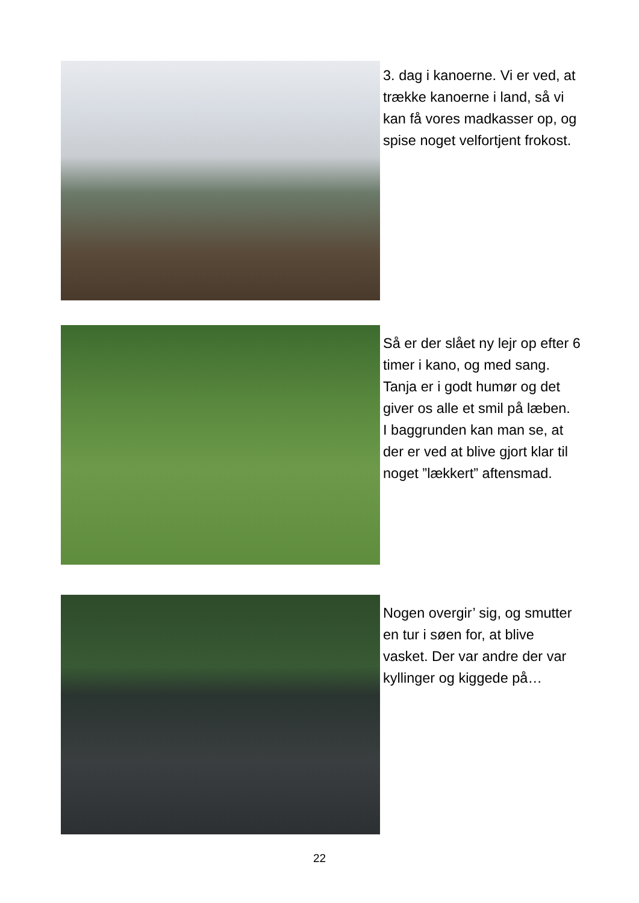3. dag i kanoerne. Vi er ved, at trække kanoerne i land, så vi kan få vores madkasser op, og spise noget velfortjent frokost.
Så er der slået ny lejr op efter 6 timer i kano, og med sang. Tanja er i godt humør og det giver os alle et smil på læben.
I baggrunden kan man se, at der er ved at blive gjort klar til noget ”lækkert” aftensmad.
Nogen overgir’ sig, og smutter en tur i søen for, at blive vasket. Der var andre der var kyllinger og kiggede på…
22